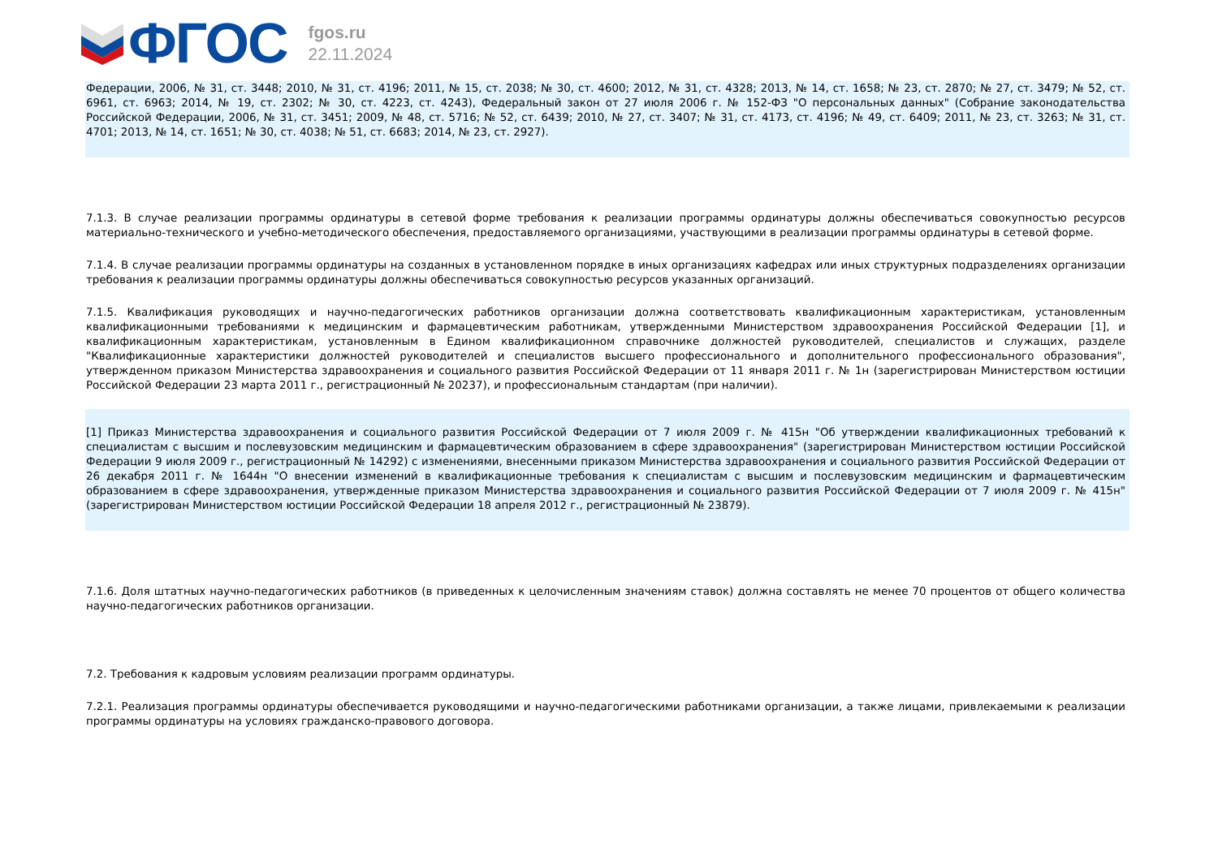ФГОС
fgos.ru
22.11.2024
Федерации, 2006, № 31, ст. 3448; 2010, № 31, ст. 4196; 2011, № 15, ст. 2038; № 30, ст. 4600; 2012, № 31, ст. 4328; 2013, № 14, ст. 1658; № 23, ст. 2870; № 27, ст. 3479; № 52, ст. 6961, ст. 6963; 2014, № 19, ст. 2302; № 30, ст. 4223, ст. 4243), Федеральный закон от 27 июля 2006 г. № 152-ФЗ "О персональных данных" (Собрание законодательства Российской Федерации, 2006, № 31, ст. 3451; 2009, № 48, ст. 5716; № 52, ст. 6439; 2010, № 27, ст. 3407; № 31, ст. 4173, ст. 4196; № 49, ст. 6409; 2011, № 23, ст. 3263; № 31, ст. 4701; 2013, № 14, ст. 1651; № 30, ст. 4038; № 51, ст. 6683; 2014, № 23, ст. 2927).
7.1.3. В случае реализации программы ординатуры в сетевой форме требования к реализации программы ординатуры должны обеспечиваться совокупностью ресурсов материально-технического и учебно-методического обеспечения, предоставляемого организациями, участвующими в реализации программы ординатуры в сетевой форме.
7.1.4. В случае реализации программы ординатуры на созданных в установленном порядке в иных организациях кафедрах или иных структурных подразделениях организации требования к реализации программы ординатуры должны обеспечиваться совокупностью ресурсов указанных организаций.
7.1.5. Квалификация руководящих и научно-педагогических работников организации должна соответствовать квалификационным характеристикам, установленным квалификационными требованиями к медицинским и фармацевтическим работникам, утвержденными Министерством здравоохранения Российской Федерации [1], и квалификационным характеристикам, установленным в Едином квалификационном справочнике должностей руководителей, специалистов и служащих, разделе "Квалификационные характеристики должностей руководителей и специалистов высшего профессионального и дополнительного профессионального образования", утвержденном приказом Министерства здравоохранения и социального развития Российской Федерации от 11 января 2011 г. № 1н (зарегистрирован Министерством юстиции Российской Федерации 23 марта 2011 г., регистрационный № 20237), и профессиональным стандартам (при наличии).
[1] Приказ Министерства здравоохранения и социального развития Российской Федерации от 7 июля 2009 г. № 415н "Об утверждении квалификационных требований к специалистам с высшим и послевузовским медицинским и фармацевтическим образованием в сфере здравоохранения" (зарегистрирован Министерством юстиции Российской Федерации 9 июля 2009 г., регистрационный № 14292) с изменениями, внесенными приказом Министерства здравоохранения и социального развития Российской Федерации от 26 декабря 2011 г. № 1644н "О внесении изменений в квалификационные требования к специалистам с высшим и послевузовским медицинским и фармацевтическим образованием в сфере здравоохранения, утвержденные приказом Министерства здравоохранения и социального развития Российской Федерации от 7 июля 2009 г. № 415н" (зарегистрирован Министерством юстиции Российской Федерации 18 апреля 2012 г., регистрационный № 23879).
7.1.6. Доля штатных научно-педагогических работников (в приведенных к целочисленным значениям ставок) должна составлять не менее 70 процентов от общего количества научно-педагогических работников организации.
7.2. Требования к кадровым условиям реализации программ ординатуры.
7.2.1. Реализация программы ординатуры обеспечивается руководящими и научно-педагогическими работниками организации, а также лицами, привлекаемыми к реализации программы ординатуры на условиях гражданско-правового договора.